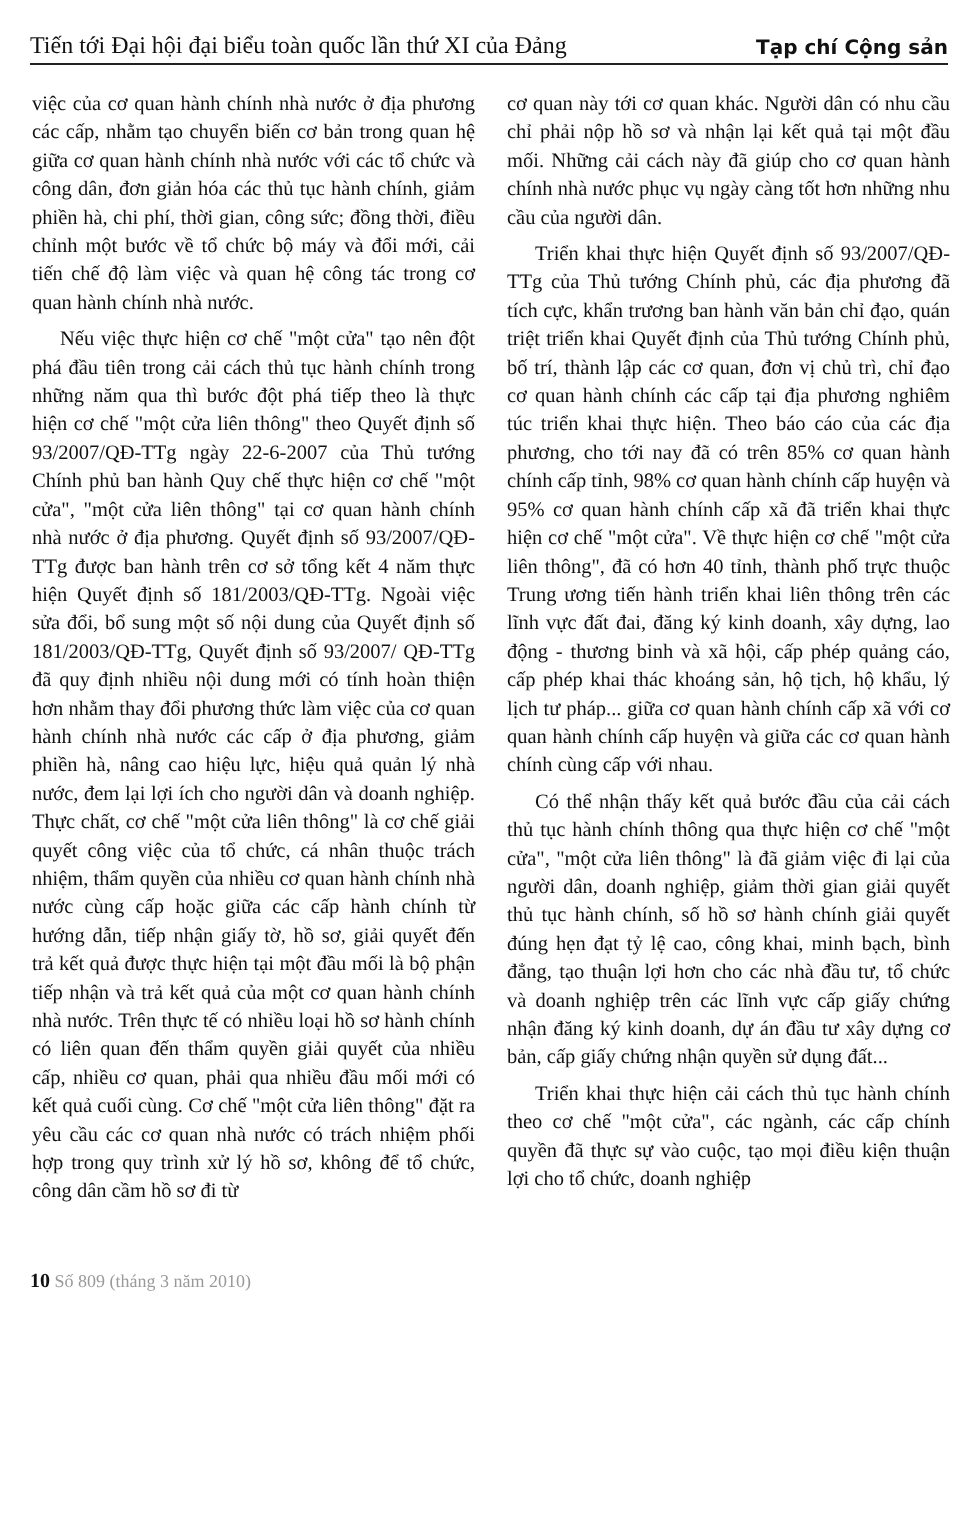Tiến tới Đại hội đại biểu toàn quốc lần thứ XI của Đảng
Tạp chí Cộng sản
việc của cơ quan hành chính nhà nước ở địa phương các cấp, nhằm tạo chuyển biến cơ bản trong quan hệ giữa cơ quan hành chính nhà nước với các tổ chức và công dân, đơn giản hóa các thủ tục hành chính, giảm phiền hà, chi phí, thời gian, công sức; đồng thời, điều chỉnh một bước về tổ chức bộ máy và đổi mới, cải tiến chế độ làm việc và quan hệ công tác trong cơ quan hành chính nhà nước.
Nếu việc thực hiện cơ chế "một cửa" tạo nên đột phá đầu tiên trong cải cách thủ tục hành chính trong những năm qua thì bước đột phá tiếp theo là thực hiện cơ chế "một cửa liên thông" theo Quyết định số 93/2007/QĐ-TTg ngày 22-6-2007 của Thủ tướng Chính phủ ban hành Quy chế thực hiện cơ chế "một cửa", "một cửa liên thông" tại cơ quan hành chính nhà nước ở địa phương. Quyết định số 93/2007/QĐ-TTg được ban hành trên cơ sở tổng kết 4 năm thực hiện Quyết định số 181/2003/QĐ-TTg. Ngoài việc sửa đổi, bổ sung một số nội dung của Quyết định số 181/2003/QĐ-TTg, Quyết định số 93/2007/ QĐ-TTg đã quy định nhiều nội dung mới có tính hoàn thiện hơn nhằm thay đổi phương thức làm việc của cơ quan hành chính nhà nước các cấp ở địa phương, giảm phiền hà, nâng cao hiệu lực, hiệu quả quản lý nhà nước, đem lại lợi ích cho người dân và doanh nghiệp. Thực chất, cơ chế "một cửa liên thông" là cơ chế giải quyết công việc của tổ chức, cá nhân thuộc trách nhiệm, thẩm quyền của nhiều cơ quan hành chính nhà nước cùng cấp hoặc giữa các cấp hành chính từ hướng dẫn, tiếp nhận giấy tờ, hồ sơ, giải quyết đến trả kết quả được thực hiện tại một đầu mối là bộ phận tiếp nhận và trả kết quả của một cơ quan hành chính nhà nước. Trên thực tế có nhiều loại hồ sơ hành chính có liên quan đến thẩm quyền giải quyết của nhiều cấp, nhiều cơ quan, phải qua nhiều đầu mối mới có kết quả cuối cùng. Cơ chế "một cửa liên thông" đặt ra yêu cầu các cơ quan nhà nước có trách nhiệm phối hợp trong quy trình xử lý hồ sơ, không để tổ chức, công dân cầm hồ sơ đi từ
cơ quan này tới cơ quan khác. Người dân có nhu cầu chỉ phải nộp hồ sơ và nhận lại kết quả tại một đầu mối. Những cải cách này đã giúp cho cơ quan hành chính nhà nước phục vụ ngày càng tốt hơn những nhu cầu của người dân.
Triển khai thực hiện Quyết định số 93/2007/QĐ-TTg của Thủ tướng Chính phủ, các địa phương đã tích cực, khẩn trương ban hành văn bản chỉ đạo, quán triệt triển khai Quyết định của Thủ tướng Chính phủ, bố trí, thành lập các cơ quan, đơn vị chủ trì, chỉ đạo cơ quan hành chính các cấp tại địa phương nghiêm túc triển khai thực hiện. Theo báo cáo của các địa phương, cho tới nay đã có trên 85% cơ quan hành chính cấp tỉnh, 98% cơ quan hành chính cấp huyện và 95% cơ quan hành chính cấp xã đã triển khai thực hiện cơ chế "một cửa". Về thực hiện cơ chế "một cửa liên thông", đã có hơn 40 tỉnh, thành phố trực thuộc Trung ương tiến hành triển khai liên thông trên các lĩnh vực đất đai, đăng ký kinh doanh, xây dựng, lao động - thương binh và xã hội, cấp phép quảng cáo, cấp phép khai thác khoáng sản, hộ tịch, hộ khẩu, lý lịch tư pháp... giữa cơ quan hành chính cấp xã với cơ quan hành chính cấp huyện và giữa các cơ quan hành chính cùng cấp với nhau.
Có thể nhận thấy kết quả bước đầu của cải cách thủ tục hành chính thông qua thực hiện cơ chế "một cửa", "một cửa liên thông" là đã giảm việc đi lại của người dân, doanh nghiệp, giảm thời gian giải quyết thủ tục hành chính, số hồ sơ hành chính giải quyết đúng hẹn đạt tỷ lệ cao, công khai, minh bạch, bình đẳng, tạo thuận lợi hơn cho các nhà đầu tư, tổ chức và doanh nghiệp trên các lĩnh vực cấp giấy chứng nhận đăng ký kinh doanh, dự án đầu tư xây dựng cơ bản, cấp giấy chứng nhận quyền sử dụng đất...
Triển khai thực hiện cải cách thủ tục hành chính theo cơ chế "một cửa", các ngành, các cấp chính quyền đã thực sự vào cuộc, tạo mọi điều kiện thuận lợi cho tổ chức, doanh nghiệp
10 Số 809 (tháng 3 năm 2010)